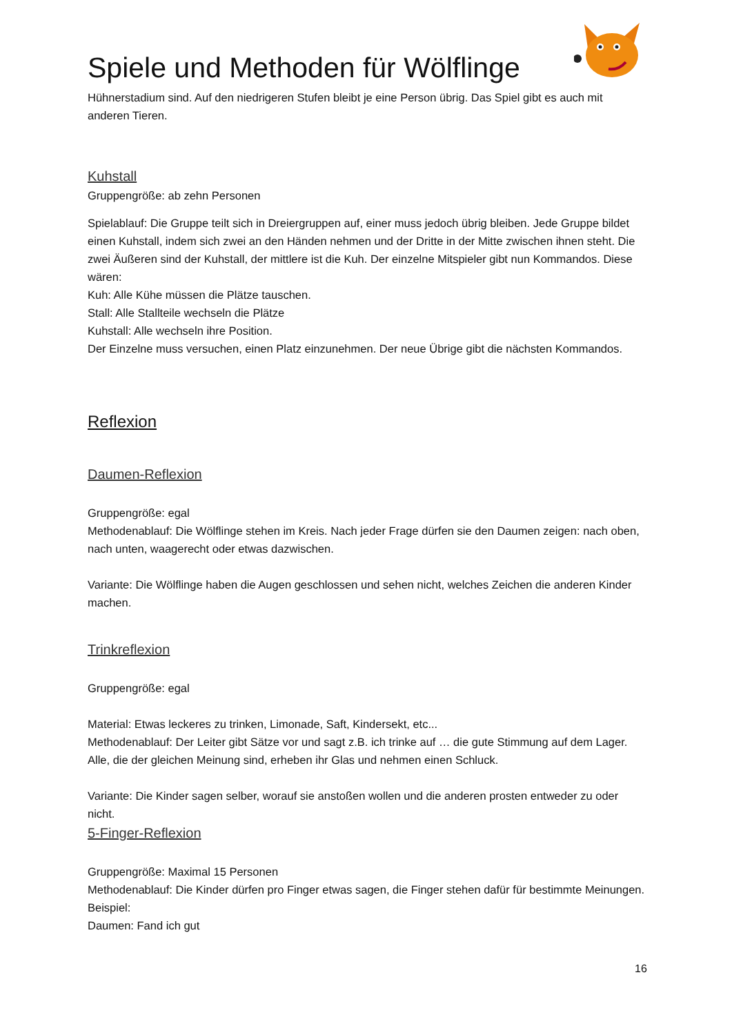Spiele und Methoden für Wölflinge
Hühnerstadium sind. Auf den niedrigeren Stufen bleibt je eine Person übrig. Das Spiel gibt es auch mit anderen Tieren.
Kuhstall
Gruppengröße: ab zehn Personen
Spielablauf: Die Gruppe teilt sich in Dreiergruppen auf, einer muss jedoch übrig bleiben. Jede Gruppe bildet einen Kuhstall, indem sich zwei an den Händen nehmen und der Dritte in der Mitte zwischen ihnen steht. Die zwei Äußeren sind der Kuhstall, der mittlere ist die Kuh. Der einzelne Mitspieler gibt nun Kommandos. Diese wären:
Kuh: Alle Kühe müssen die Plätze tauschen.
Stall: Alle Stallteile wechseln die Plätze
Kuhstall: Alle wechseln ihre Position.
Der Einzelne muss versuchen, einen Platz einzunehmen. Der neue Übrige gibt die nächsten Kommandos.
Reflexion
Daumen-Reflexion
Gruppengröße: egal
Methodenablauf: Die Wölflinge stehen im Kreis. Nach jeder Frage dürfen sie den Daumen zeigen: nach oben, nach unten, waagerecht oder etwas dazwischen.
Variante: Die Wölflinge haben die Augen geschlossen und sehen nicht, welches Zeichen die anderen Kinder machen.
Trinkreflexion
Gruppengröße: egal
Material: Etwas leckeres zu trinken, Limonade, Saft, Kindersekt, etc...
Methodenablauf: Der Leiter gibt Sätze vor und sagt z.B. ich trinke auf … die gute Stimmung auf dem Lager. Alle, die der gleichen Meinung sind, erheben ihr Glas und nehmen einen Schluck.
Variante: Die Kinder sagen selber, worauf sie anstoßen wollen und die anderen prosten entweder zu oder nicht.
5-Finger-Reflexion
Gruppengröße: Maximal 15 Personen
Methodenablauf: Die Kinder dürfen pro Finger etwas sagen, die Finger stehen dafür für bestimmte Meinungen. Beispiel:
Daumen: Fand ich gut
16